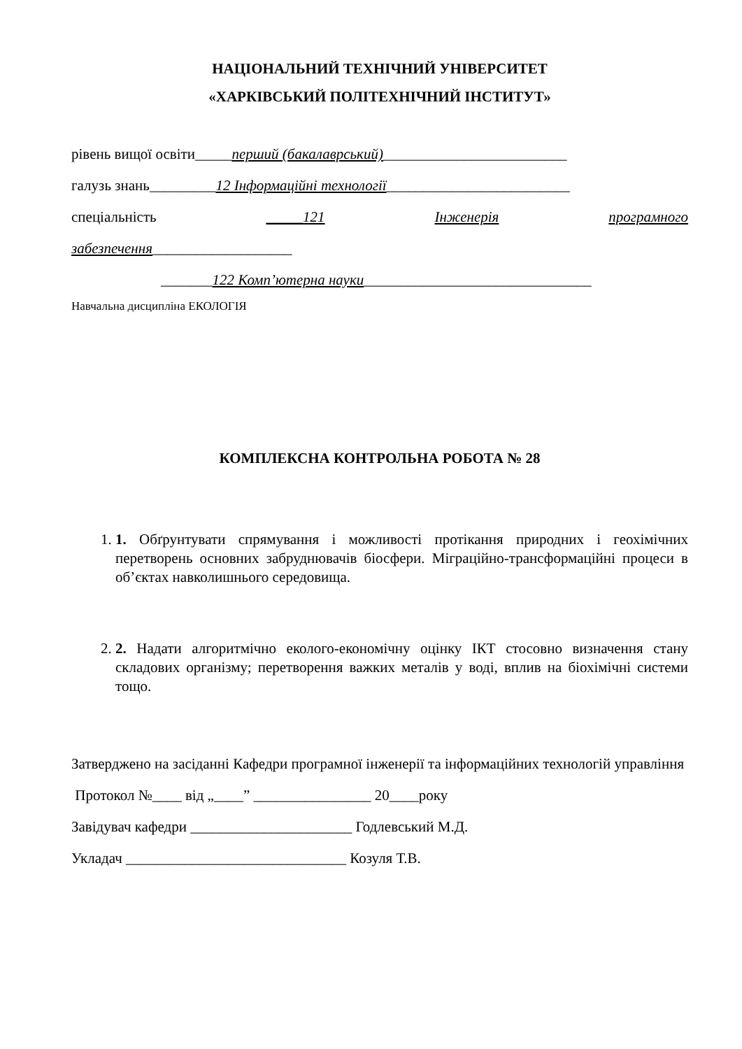НАЦІОНАЛЬНИЙ ТЕХНІЧНИЙ УНІВЕРСИТЕТ
«ХАРКІВСЬКИЙ ПОЛІТЕХНІЧНИЙ ІНСТИТУТ»
рівень вищої освіти_____перший (бакалаврський)_________________________
галузь знань_________12 Інформаційні технології_________________________
спеціальність _____121 Інженерія програмного
забезпечення___________________
_______122 Комп’ютерна науки_______________________________
Навчальна дисципліна ЕКОЛОГІЯ
КОМПЛЕКСНА КОНТРОЛЬНА РОБОТА № 28
1. 1. Обґрунтувати спрямування і можливості протікання природних і геохімічних перетворень основних забруднювачів біосфери. Міграційно-трансформаційні процеси в об’єктах навколишнього середовища.
2. 2. Надати алгоритмічно еколого-економічну оцінку ІКТ стосовно визначення стану складових організму; перетворення важких металів у воді, вплив на біохімічні системи тощо.
Затверджено на засіданні Кафедри програмної інженерії та інформаційних технологій управління
Протокол №____ від „____” ________________ 20____року
Завідувач кафедри ______________________ Годлевський М.Д.
Укладач ______________________________ Козуля Т.В.